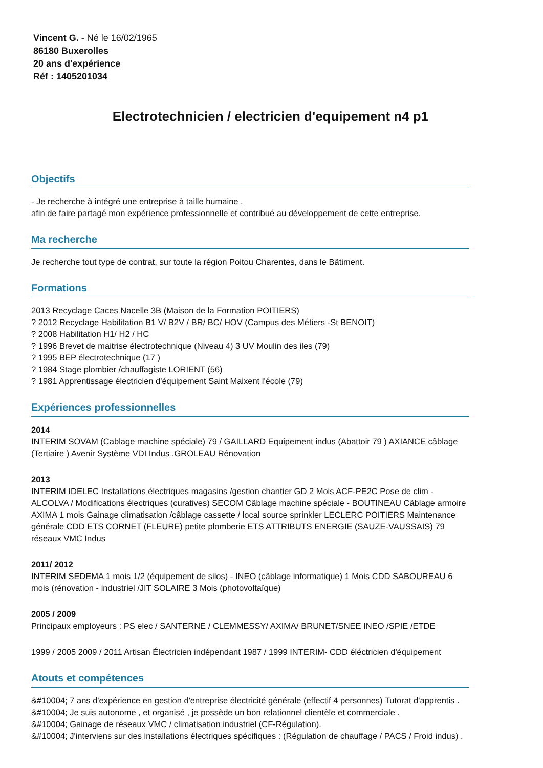Vincent G. - Né le 16/02/1965
86180 Buxerolles
20 ans d'expérience
Réf : 1405201034
Electrotechnicien / electricien d'equipement n4 p1
Objectifs
- Je recherche à intégré une entreprise à taille humaine ,
afin de faire partagé mon expérience professionnelle et contribué au développement de cette entreprise.
Ma recherche
Je recherche tout type de contrat, sur toute la région Poitou Charentes, dans le Bâtiment.
Formations
2013 Recyclage Caces Nacelle 3B (Maison de la Formation POITIERS)
? 2012 Recyclage Habilitation B1 V/ B2V / BR/ BC/ HOV (Campus des Métiers -St BENOIT)
? 2008 Habilitation H1/ H2 / HC
? 1996 Brevet de maitrise électrotechnique (Niveau 4) 3 UV Moulin des iles (79)
? 1995 BEP électrotechnique (17 )
? 1984 Stage plombier /chauffagiste LORIENT (56)
? 1981 Apprentissage électricien d'équipement Saint Maixent l'école (79)
Expériences professionnelles
2014
INTERIM SOVAM (Cablage machine spéciale) 79 / GAILLARD Equipement indus (Abattoir 79 ) AXIANCE câblage (Tertiaire ) Avenir Système VDI Indus .GROLEAU Rénovation
2013
INTERIM IDELEC Installations électriques magasins /gestion chantier GD 2 Mois ACF-PE2C Pose de clim -ALCOLVA / Modifications électriques (curatives) SECOM Câblage machine spéciale - BOUTINEAU Câblage armoire AXIMA 1 mois Gainage climatisation /câblage cassette / local source sprinkler LECLERC POITIERS Maintenance générale CDD ETS CORNET (FLEURE) petite plomberie ETS ATTRIBUTS ENERGIE (SAUZE-VAUSSAIS) 79 réseaux VMC Indus
2011/ 2012
INTERIM SEDEMA 1 mois 1/2 (équipement de silos) - INEO (câblage informatique) 1 Mois CDD SABOUREAU 6 mois (rénovation - industriel /JIT SOLAIRE 3 Mois (photovoltaïque)
2005 / 2009
Principaux employeurs : PS elec / SANTERNE / CLEMMESSY/ AXIMA/ BRUNET/SNEE INEO /SPIE /ETDE
1999 / 2005 2009 / 2011 Artisan Électricien indépendant 1987 / 1999 INTERIM- CDD éléctricien d'équipement
Atouts et compétences
&#10004; 7 ans d'expérience en gestion d'entreprise électricité générale (effectif 4 personnes) Tutorat d'apprentis .
&#10004; Je suis autonome , et organisé , je possède un bon relationnel clientèle et commerciale .
&#10004; Gainage de réseaux VMC / climatisation industriel (CF-Régulation).
&#10004; J'interviens sur des installations électriques spécifiques : (Régulation de chauffage / PACS / Froid indus) .